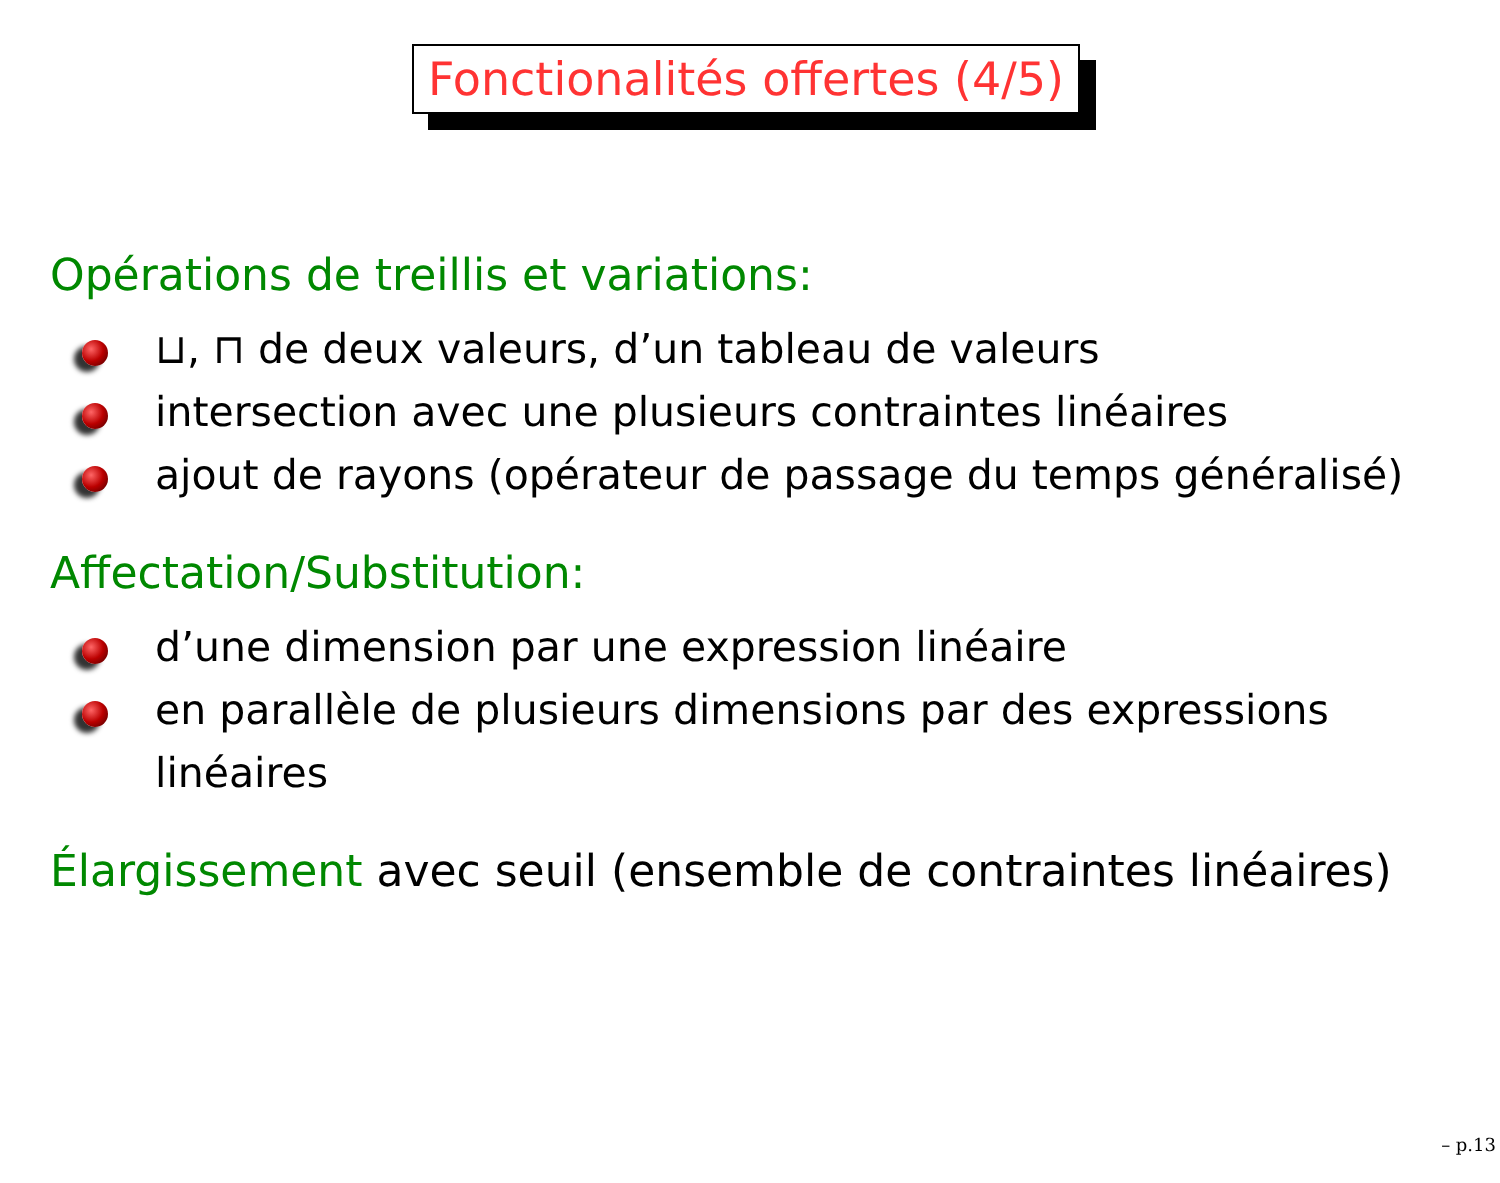Fonctionalités offertes (4/5)
Opérations de treillis et variations:
⊔, ⊓ de deux valeurs, d’un tableau de valeurs
intersection avec une plusieurs contraintes linéaires
ajout de rayons (opérateur de passage du temps généralisé)
Affectation/Substitution:
d’une dimension par une expression linéaire
en parallèle de plusieurs dimensions par des expressions linéaires
Élargissement avec seuil (ensemble de contraintes linéaires)
– p.13